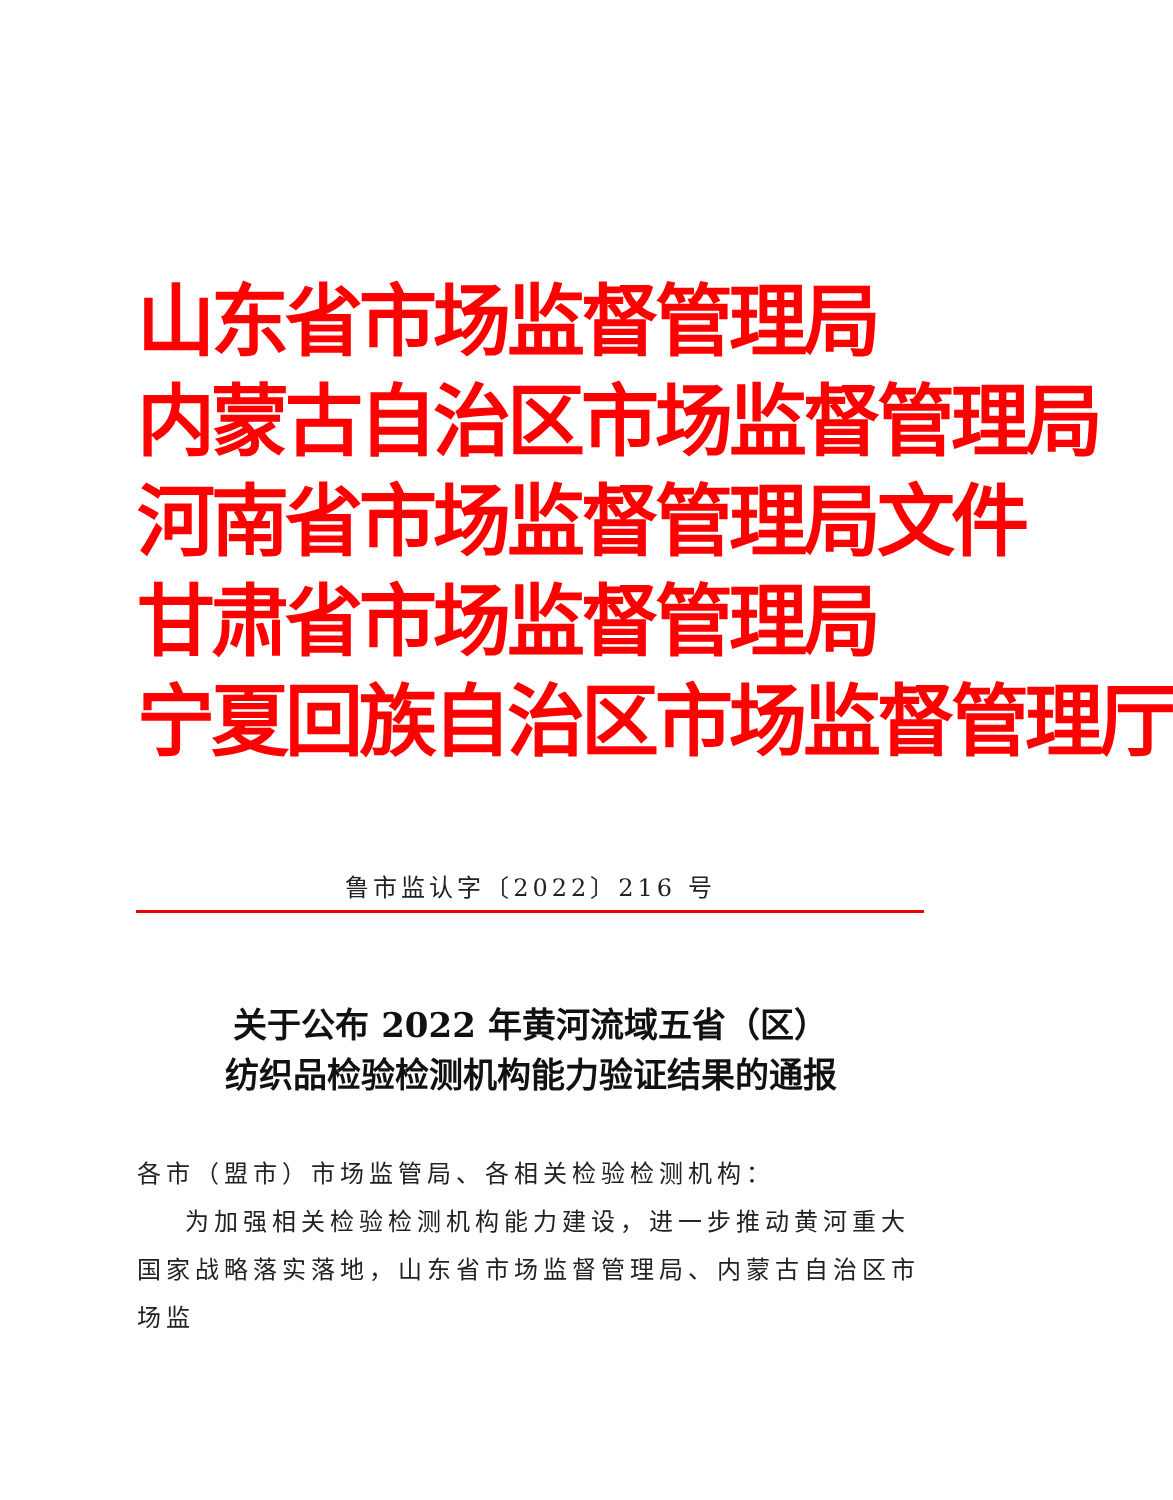山东省市场监督管理局
内蒙古自治区市场监督管理局
河南省市场监督管理局文件
甘肃省市场监督管理局
宁夏回族自治区市场监督管理厅
鲁市监认字〔2022〕216 号
关于公布 2022 年黄河流域五省（区）
纺织品检验检测机构能力验证结果的通报
各市（盟市）市场监管局、各相关检验检测机构：
为加强相关检验检测机构能力建设，进一步推动黄河重大国家战略落实落地，山东省市场监督管理局、内蒙古自治区市场监